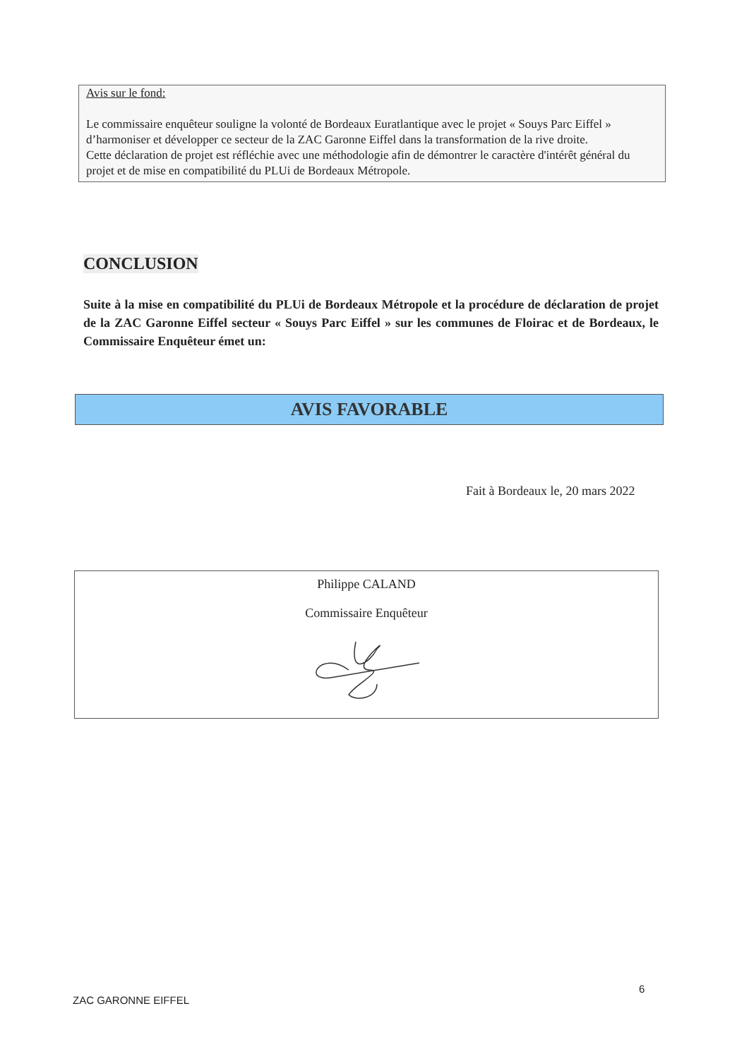Avis sur le fond:
Le commissaire enquêteur souligne la volonté de Bordeaux Euratlantique avec le projet « Souys Parc Eiffel » d’harmoniser et développer ce secteur de la ZAC Garonne Eiffel dans la transformation de la rive droite.
Cette déclaration de projet est réfléchie avec une méthodologie afin de démontrer le caractère d'intérêt général du projet et de mise en compatibilité du PLUi de Bordeaux Métropole.
CONCLUSION
Suite à la mise en compatibilité du PLUi de Bordeaux Métropole et la procédure de déclaration de projet de la ZAC Garonne Eiffel secteur « Souys Parc Eiffel » sur les communes de Floirac et de Bordeaux, le Commissaire Enquêteur émet un:
AVIS FAVORABLE
Fait à Bordeaux le, 20 mars 2022
Philippe CALAND
Commissaire Enquêteur
6
ZAC GARONNE EIFFEL